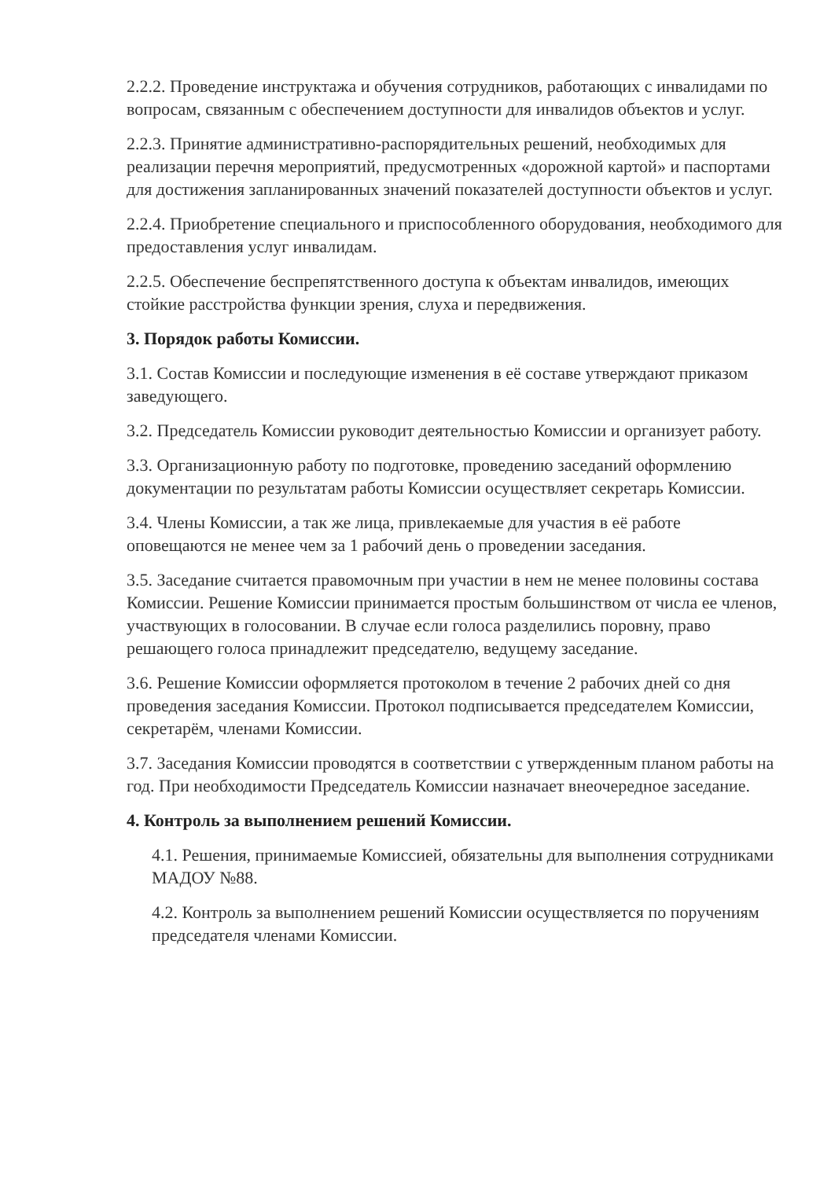2.2.2. Проведение инструктажа и обучения сотрудников, работающих с инвалидами по вопросам, связанным с обеспечением доступности для инвалидов объектов и услуг.
2.2.3. Принятие административно-распорядительных решений, необходимых для реализации перечня мероприятий, предусмотренных «дорожной картой» и паспортами для достижения запланированных значений показателей доступности объектов и услуг.
2.2.4. Приобретение специального и приспособленного оборудования, необходимого для предоставления услуг инвалидам.
2.2.5. Обеспечение беспрепятственного доступа к объектам инвалидов, имеющих стойкие расстройства функции зрения, слуха и передвижения.
3. Порядок работы Комиссии.
3.1. Состав Комиссии и последующие изменения в её составе утверждают приказом заведующего.
3.2. Председатель Комиссии руководит деятельностью Комиссии и организует работу.
3.3. Организационную работу по подготовке, проведению заседаний оформлению документации по результатам работы Комиссии осуществляет секретарь Комиссии.
3.4. Члены Комиссии, а так же лица, привлекаемые для участия в её работе оповещаются не менее чем за 1 рабочий день о проведении заседания.
3.5. Заседание считается правомочным при участии в нем не менее половины состава Комиссии. Решение Комиссии принимается простым большинством от числа ее членов, участвующих в голосовании. В случае если голоса разделились поровну, право решающего голоса принадлежит председателю, ведущему заседание.
3.6. Решение Комиссии оформляется протоколом в течение 2 рабочих дней со дня проведения заседания Комиссии. Протокол подписывается председателем Комиссии, секретарём, членами Комиссии.
3.7. Заседания Комиссии проводятся в соответствии с утвержденным планом работы на год. При необходимости Председатель Комиссии назначает внеочередное заседание.
4. Контроль за выполнением решений Комиссии.
4.1. Решения, принимаемые Комиссией, обязательны для выполнения сотрудниками МАДОУ №88.
4.2. Контроль за выполнением решений Комиссии осуществляется по поручениям председателя членами Комиссии.